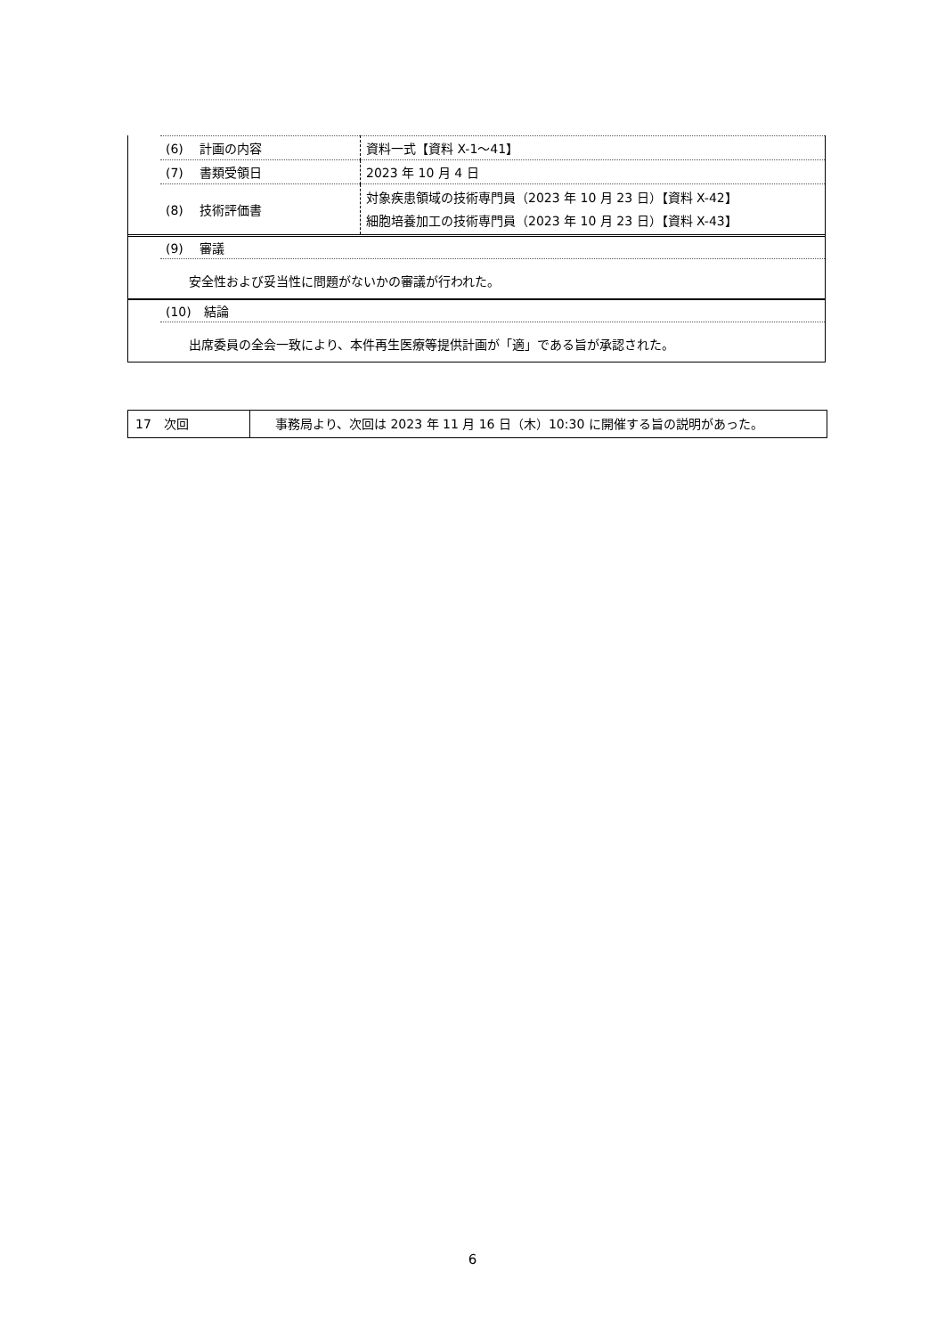| (6) 計画の内容 | 資料一式【資料 X-1～41】 |
| (7) 書類受領日 | 2023 年 10 月 4 日 |
| (8) 技術評価書 | 対象疾患領域の技術専門員（2023 年 10 月 23 日）【資料 X-42】 細胞培養加工の技術専門員（2023 年 10 月 23 日）【資料 X-43】 |
(9)　 審議
安全性および妥当性に問題がないかの審議が行われた。
(10)　結論
出席委員の全会一致により、本件再生医療等提供計画が「適」である旨が承認された。
| 17 次回 | 事務局より、次回は 2023 年 11 月 16 日（木）10:30 に開催する旨の説明があった。 |
6